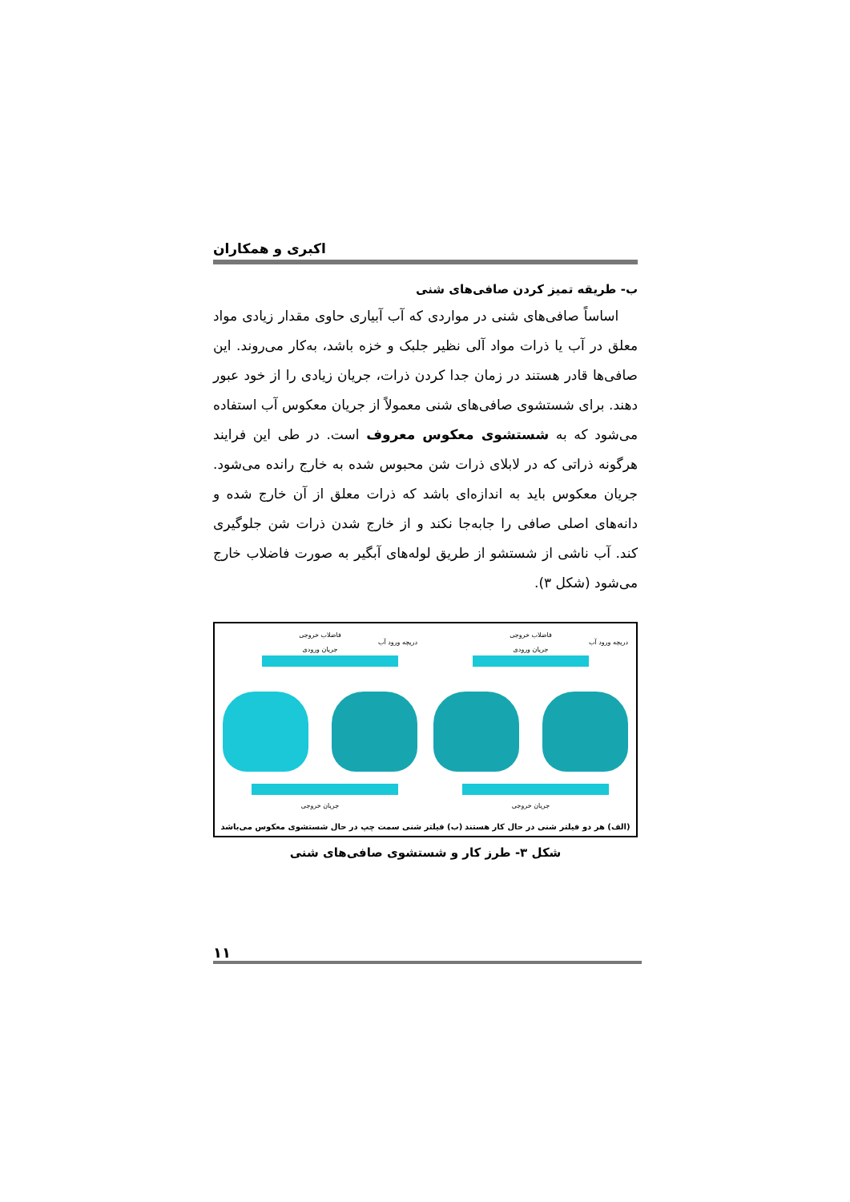اکبری و همکاران
ب- طریقه تمیز کردن صافی‌های شنی
اساساً صافی‌های شنی در مواردی که آب آبیاری حاوی مقدار زیادی مواد معلق در آب یا ذرات مواد آلی نظیر جلبک و خزه باشد، به‌کار می‌روند. این صافی‌ها قادر هستند در زمان جدا کردن ذرات، جریان زیادی را از خود عبور دهند. برای شستشوی صافی‌های شنی معمولاً از جریان معکوس آب استفاده می‌شود که به شستشوی معکوس معروف است. در طی این فرایند هرگونه ذراتی که در لابلای ذرات شن محبوس شده به خارج رانده می‌شود. جریان معکوس باید به اندازه‌ای باشد که ذرات معلق از آن خارج شده و دانه‌های اصلی صافی را جابه‌جا نکند و از خارج شدن ذرات شن جلوگیری کند. آب ناشی از شستشو از طریق لوله‌های آبگیر به صورت فاضلاب خارج می‌شود (شکل ۳).
فاضلاب خروجی
دریچه ورود آب
جریان ورودی
جریان خروجی
فاضلاب خروجی
دریچه ورود آب
جریان ورودی
جریان خروجی
(الف) هر دو فیلتر شنی در حال کار هستند (ب) فیلتر شنی سمت چپ در حال شستشوی معکوس می‌باشد
شکل ۳- طرز کار و شستشوی صافی‌های شنی
۱۱